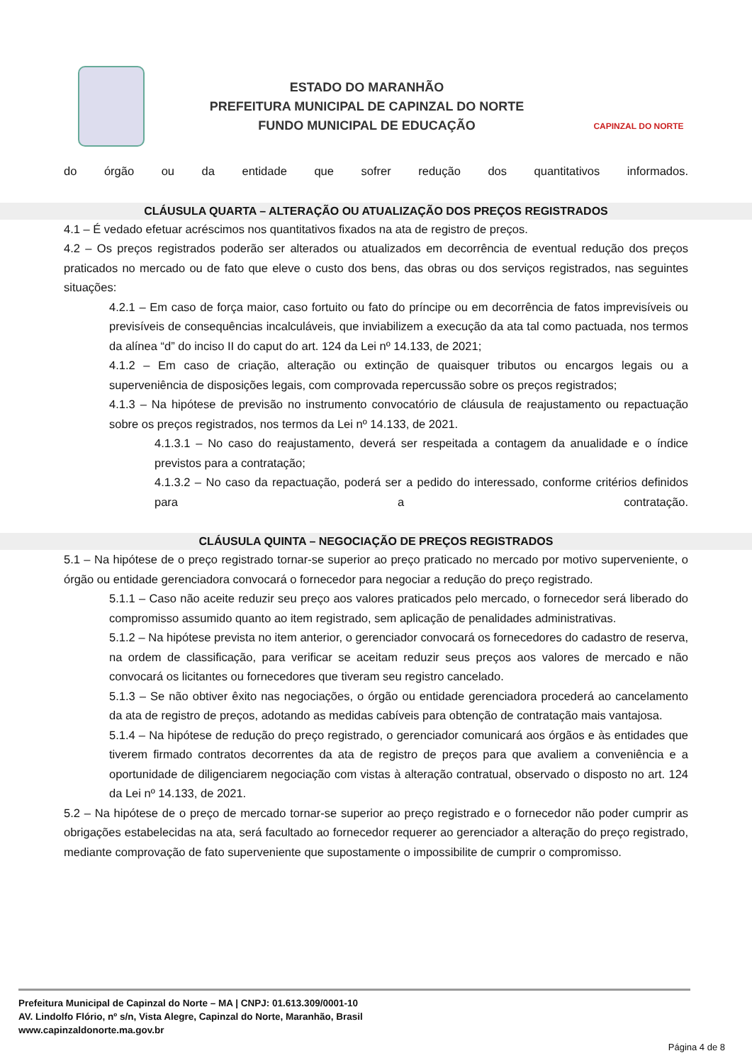ESTADO DO MARANHÃO
PREFEITURA MUNICIPAL DE CAPINZAL DO NORTE
FUNDO MUNICIPAL DE EDUCAÇÃO
CAPINZAL DO NORTE
do órgão ou da entidade que sofrer redução dos quantitativos informados.
CLÁUSULA QUARTA – ALTERAÇÃO OU ATUALIZAÇÃO DOS PREÇOS REGISTRADOS
4.1 – É vedado efetuar acréscimos nos quantitativos fixados na ata de registro de preços.
4.2 – Os preços registrados poderão ser alterados ou atualizados em decorrência de eventual redução dos preços praticados no mercado ou de fato que eleve o custo dos bens, das obras ou dos serviços registrados, nas seguintes situações:
4.2.1 – Em caso de força maior, caso fortuito ou fato do príncipe ou em decorrência de fatos imprevisíveis ou previsíveis de consequências incalculáveis, que inviabilizem a execução da ata tal como pactuada, nos termos da alínea “d” do inciso II do caput do art. 124 da Lei nº 14.133, de 2021;
4.1.2 – Em caso de criação, alteração ou extinção de quaisquer tributos ou encargos legais ou a superveniência de disposições legais, com comprovada repercussão sobre os preços registrados;
4.1.3 – Na hipótese de previsão no instrumento convocatório de cláusula de reajustamento ou repactuação sobre os preços registrados, nos termos da Lei nº 14.133, de 2021.
4.1.3.1 – No caso do reajustamento, deverá ser respeitada a contagem da anualidade e o índice previstos para a contratação;
4.1.3.2 – No caso da repactuação, poderá ser a pedido do interessado, conforme critérios definidos para a contratação.
CLÁUSULA QUINTA – NEGOCIAÇÃO DE PREÇOS REGISTRADOS
5.1 – Na hipótese de o preço registrado tornar-se superior ao preço praticado no mercado por motivo superveniente, o órgão ou entidade gerenciadora convocará o fornecedor para negociar a redução do preço registrado.
5.1.1 – Caso não aceite reduzir seu preço aos valores praticados pelo mercado, o fornecedor será liberado do compromisso assumido quanto ao item registrado, sem aplicação de penalidades administrativas.
5.1.2 – Na hipótese prevista no item anterior, o gerenciador convocará os fornecedores do cadastro de reserva, na ordem de classificação, para verificar se aceitam reduzir seus preços aos valores de mercado e não convocará os licitantes ou fornecedores que tiveram seu registro cancelado.
5.1.3 – Se não obtiver êxito nas negociações, o órgão ou entidade gerenciadora procederá ao cancelamento da ata de registro de preços, adotando as medidas cabíveis para obtenção de contratação mais vantajosa.
5.1.4 – Na hipótese de redução do preço registrado, o gerenciador comunicará aos órgãos e às entidades que tiverem firmado contratos decorrentes da ata de registro de preços para que avaliem a conveniência e a oportunidade de diligenciarem negociação com vistas à alteração contratual, observado o disposto no art. 124 da Lei nº 14.133, de 2021.
5.2 – Na hipótese de o preço de mercado tornar-se superior ao preço registrado e o fornecedor não poder cumprir as obrigações estabelecidas na ata, será facultado ao fornecedor requerer ao gerenciador a alteração do preço registrado, mediante comprovação de fato superveniente que supostamente o impossibilite de cumprir o compromisso.
Prefeitura Municipal de Capinzal do Norte – MA | CNPJ: 01.613.309/0001-10
AV. Lindolfo Flório, nº s/n, Vista Alegre, Capinzal do Norte, Maranhão, Brasil
www.capinzaldonorte.ma.gov.br
Página 4 de 8